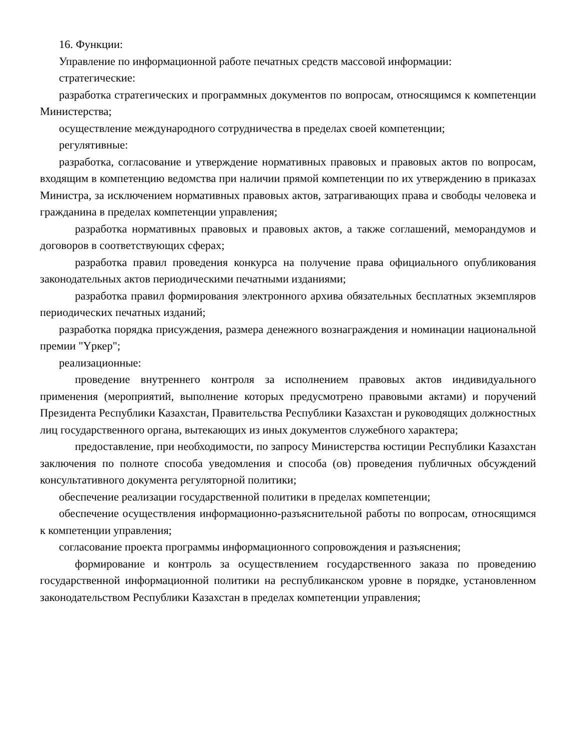16. Функции:
Управление по информационной работе печатных средств массовой информации:
стратегические:
разработка стратегических и программных документов по вопросам, относящимся к компетенции Министерства;
осуществление международного сотрудничества в пределах своей компетенции;
регулятивные:
разработка, согласование и утверждение нормативных правовых и правовых актов по вопросам, входящим в компетенцию ведомства при наличии прямой компетенции по их утверждению в приказах Министра, за исключением нормативных правовых актов, затрагивающих права и свободы человека и гражданина в пределах компетенции управления;
разработка нормативных правовых и правовых актов, а также соглашений, меморандумов и договоров в соответствующих сферах;
разработка правил проведения конкурса на получение права официального опубликования законодательных актов периодическими печатными изданиями;
разработка правил формирования электронного архива обязательных бесплатных экземпляров периодических печатных изданий;
разработка порядка присуждения, размера денежного вознаграждения и номинации национальной премии "Үркер";
реализационные:
проведение внутреннего контроля за исполнением правовых актов индивидуального применения (мероприятий, выполнение которых предусмотрено правовыми актами) и поручений Президента Республики Казахстан, Правительства Республики Казахстан и руководящих должностных лиц государственного органа, вытекающих из иных документов служебного характера;
предоставление, при необходимости, по запросу Министерства юстиции Республики Казахстан заключения по полноте способа уведомления и способа (ов) проведения публичных обсуждений консультативного документа регуляторной политики;
обеспечение реализации государственной политики в пределах компетенции;
обеспечение осуществления информационно-разъяснительной работы по вопросам, относящимся к компетенции управления;
согласование проекта программы информационного сопровождения и разъяснения;
формирование и контроль за осуществлением государственного заказа по проведению государственной информационной политики на республиканском уровне в порядке, установленном законодательством Республики Казахстан в пределах компетенции управления;